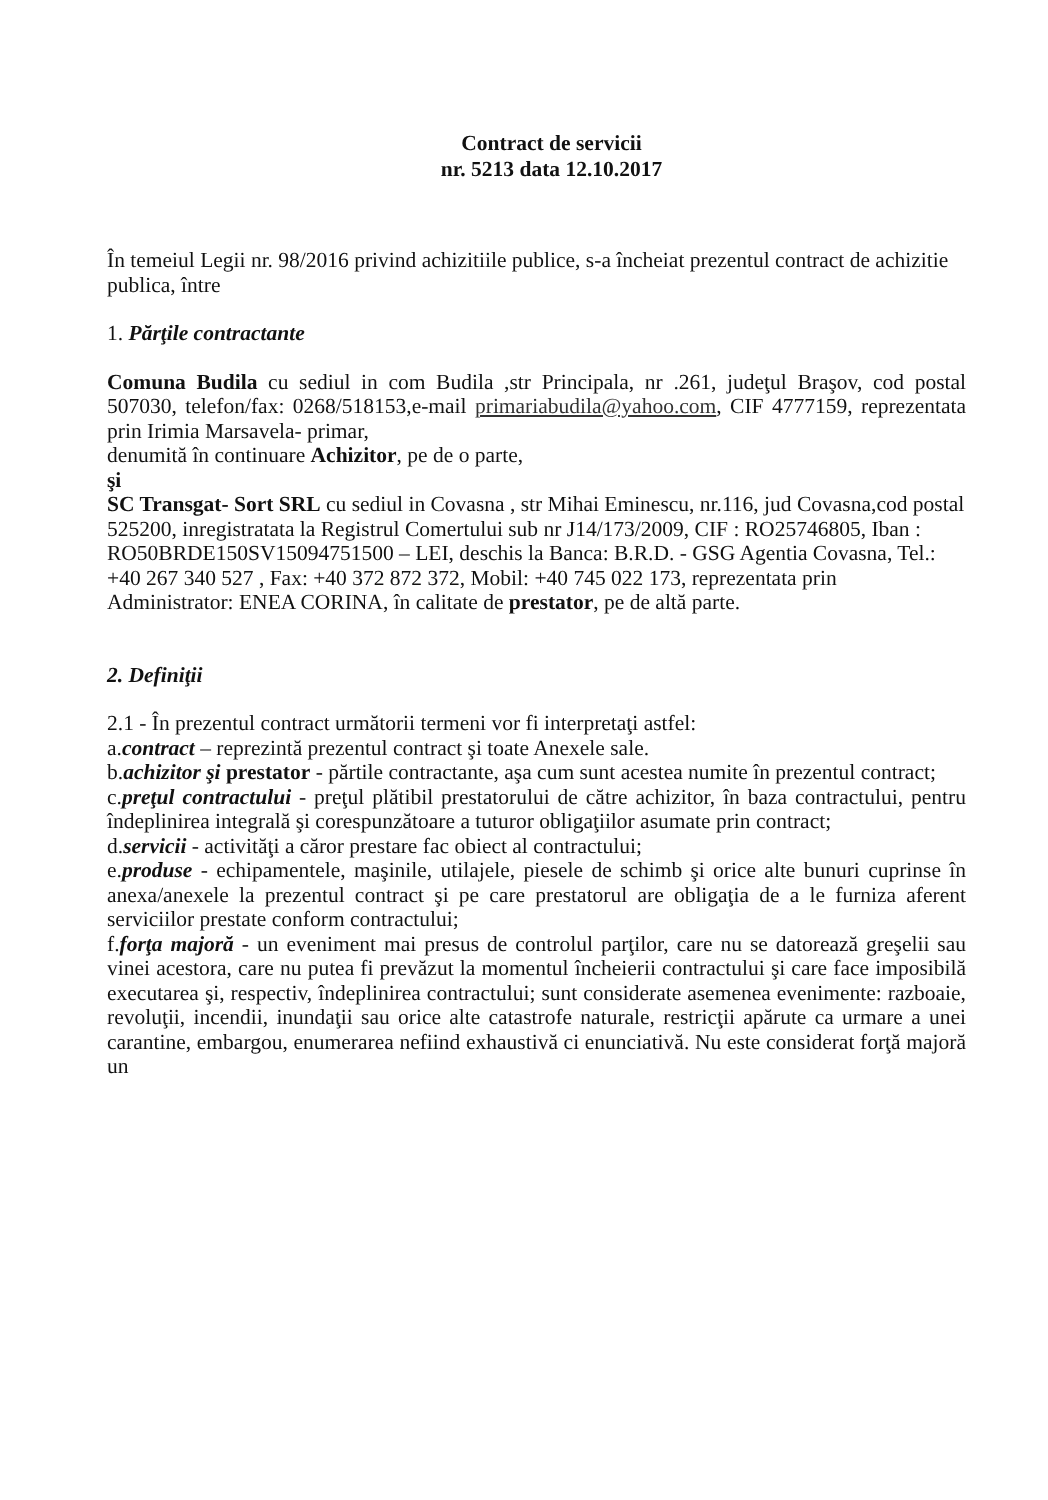Contract de servicii
nr. 5213 data 12.10.2017
În temeiul Legii nr. 98/2016 privind achizitiile publice, s-a încheiat prezentul contract de achizitie publica, între
1. Părţile contractante
Comuna Budila cu sediul in com Budila ,str Principala, nr .261, judeţul Braşov, cod postal 507030, telefon/fax: 0268/518153,e-mail primariabudila@yahoo.com, CIF 4777159, reprezentata prin Irimia Marsavela- primar,
denumită în continuare Achizitor, pe de o parte,
şi
SC Transgat- Sort SRL cu sediul in Covasna , str Mihai Eminescu, nr.116, jud Covasna,cod postal 525200, inregistratata la Registrul Comertului sub nr J14/173/2009, CIF : RO25746805, Iban : RO50BRDE150SV15094751500 – LEI, deschis la Banca: B.R.D. - GSG Agentia Covasna, Tel.: +40 267 340 527 , Fax: +40 372 872 372, Mobil: +40 745 022 173, reprezentata prin Administrator: ENEA CORINA, în calitate de prestator, pe de altă parte.
2. Definiţii
2.1 - În prezentul contract următorii termeni vor fi interpretaţi astfel:
a.contract – reprezintă prezentul contract şi toate Anexele sale.
b.achizitor şi prestator - părtile contractante, aşa cum sunt acestea numite în prezentul contract;
c.preţul contractului - preţul plătibil prestatorului de către achizitor, în baza contractului, pentru îndeplinirea integrală şi corespunzătoare a tuturor obligaţiilor asumate prin contract;
d.servicii - activităţi a căror prestare fac obiect al contractului;
e.produse - echipamentele, maşinile, utilajele, piesele de schimb şi orice alte bunuri cuprinse în anexa/anexele la prezentul contract şi pe care prestatorul are obligaţia de a le furniza aferent serviciilor prestate conform contractului;
f.forţa majoră - un eveniment mai presus de controlul parţilor, care nu se datorează greşelii sau vinei acestora, care nu putea fi prevăzut la momentul încheierii contractului şi care face imposibilă executarea şi, respectiv, îndeplinirea contractului; sunt considerate asemenea evenimente: razboaie, revoluţii, incendii, inundaţii sau orice alte catastrofe naturale, restricţii apărute ca urmare a unei carantine, embargou, enumerarea nefiind exhaustivă ci enunciativă. Nu este considerat forţă majoră un